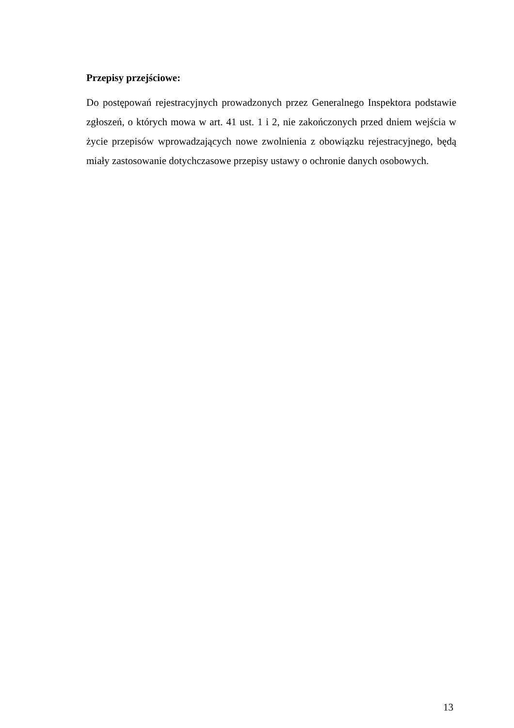Przepisy przejściowe:
Do postępowań rejestracyjnych prowadzonych przez Generalnego Inspektora podstawie zgłoszeń, o których mowa w art. 41 ust. 1 i 2, nie zakończonych przed dniem wejścia w życie przepisów wprowadzających nowe zwolnienia z obowiązku rejestracyjnego, będą miały zastosowanie dotychczasowe przepisy ustawy o ochronie danych osobowych.
13